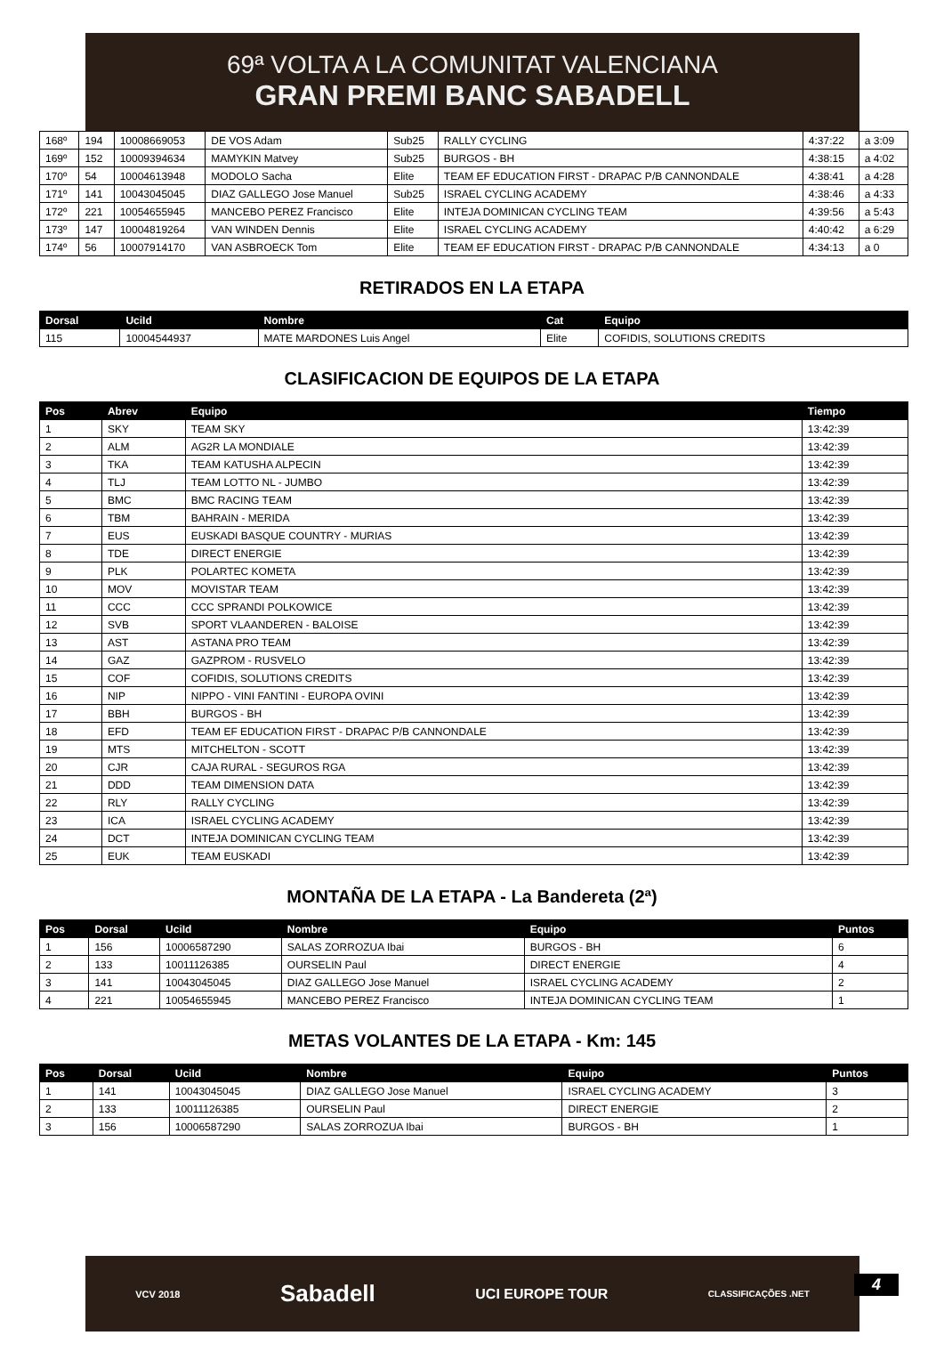69ª VOLTA A LA COMUNITAT VALENCIANA
GRAN PREMI BANC SABADELL
| 168º | 194 | 10008669053 | DE VOS Adam | Sub25 | RALLY CYCLING | 4:37:22 | a 3:09 |
| 169º | 152 | 10009394634 | MAMYKIN Matvey | Sub25 | BURGOS - BH | 4:38:15 | a 4:02 |
| 170º | 54 | 10004613948 | MODOLO Sacha | Elite | TEAM EF EDUCATION FIRST - DRAPAC P/B CANNONDALE | 4:38:41 | a 4:28 |
| 171º | 141 | 10043045045 | DIAZ GALLEGO Jose Manuel | Sub25 | ISRAEL CYCLING ACADEMY | 4:38:46 | a 4:33 |
| 172º | 221 | 10054655945 | MANCEBO PEREZ Francisco | Elite | INTEJA DOMINICAN CYCLING TEAM | 4:39:56 | a 5:43 |
| 173º | 147 | 10004819264 | VAN WINDEN Dennis | Elite | ISRAEL CYCLING ACADEMY | 4:40:42 | a 6:29 |
| 174º | 56 | 10007914170 | VAN ASBROECK Tom | Elite | TEAM EF EDUCATION FIRST - DRAPAC P/B CANNONDALE | 4:34:13 | a 0 |
RETIRADOS EN LA ETAPA
| Dorsal | UciId | Nombre | Cat | Equipo |
| --- | --- | --- | --- | --- |
| 115 | 10004544937 | MATE MARDONES Luis Angel | Elite | COFIDIS, SOLUTIONS CREDITS |
CLASIFICACION DE EQUIPOS DE LA ETAPA
| Pos | Abrev | Equipo | Tiempo |
| --- | --- | --- | --- |
| 1 | SKY | TEAM SKY | 13:42:39 |
| 2 | ALM | AG2R LA MONDIALE | 13:42:39 |
| 3 | TKA | TEAM KATUSHA ALPECIN | 13:42:39 |
| 4 | TLJ | TEAM LOTTO NL - JUMBO | 13:42:39 |
| 5 | BMC | BMC RACING TEAM | 13:42:39 |
| 6 | TBM | BAHRAIN - MERIDA | 13:42:39 |
| 7 | EUS | EUSKADI BASQUE COUNTRY - MURIAS | 13:42:39 |
| 8 | TDE | DIRECT ENERGIE | 13:42:39 |
| 9 | PLK | POLARTEC KOMETA | 13:42:39 |
| 10 | MOV | MOVISTAR TEAM | 13:42:39 |
| 11 | CCC | CCC SPRANDI POLKOWICE | 13:42:39 |
| 12 | SVB | SPORT VLAANDEREN - BALOISE | 13:42:39 |
| 13 | AST | ASTANA PRO TEAM | 13:42:39 |
| 14 | GAZ | GAZPROM - RUSVELO | 13:42:39 |
| 15 | COF | COFIDIS, SOLUTIONS CREDITS | 13:42:39 |
| 16 | NIP | NIPPO - VINI FANTINI - EUROPA OVINI | 13:42:39 |
| 17 | BBH | BURGOS - BH | 13:42:39 |
| 18 | EFD | TEAM EF EDUCATION FIRST - DRAPAC P/B CANNONDALE | 13:42:39 |
| 19 | MTS | MITCHELTON - SCOTT | 13:42:39 |
| 20 | CJR | CAJA RURAL - SEGUROS RGA | 13:42:39 |
| 21 | DDD | TEAM DIMENSION DATA | 13:42:39 |
| 22 | RLY | RALLY CYCLING | 13:42:39 |
| 23 | ICA | ISRAEL CYCLING ACADEMY | 13:42:39 |
| 24 | DCT | INTEJA DOMINICAN CYCLING TEAM | 13:42:39 |
| 25 | EUK | TEAM EUSKADI | 13:42:39 |
MONTAÑA DE LA ETAPA - La Bandereta (2ª)
| Pos | Dorsal | UciId | Nombre | Equipo | Puntos |
| --- | --- | --- | --- | --- | --- |
| 1 | 156 | 10006587290 | SALAS ZORROZUA Ibai | BURGOS - BH | 6 |
| 2 | 133 | 10011126385 | OURSELIN Paul | DIRECT ENERGIE | 4 |
| 3 | 141 | 10043045045 | DIAZ GALLEGO Jose Manuel | ISRAEL CYCLING ACADEMY | 2 |
| 4 | 221 | 10054655945 | MANCEBO PEREZ Francisco | INTEJA DOMINICAN CYCLING TEAM | 1 |
METAS VOLANTES DE LA ETAPA - Km: 145
| Pos | Dorsal | UciId | Nombre | Equipo | Puntos |
| --- | --- | --- | --- | --- | --- |
| 1 | 141 | 10043045045 | DIAZ GALLEGO Jose Manuel | ISRAEL CYCLING ACADEMY | 3 |
| 2 | 133 | 10011126385 | OURSELIN Paul | DIRECT ENERGIE | 2 |
| 3 | 156 | 10006587290 | SALAS ZORROZUA Ibai | BURGOS - BH | 1 |
VCV 2018 Sabadell UCI EUROPE TOUR CLASSIFICAÇÕES .NET
4